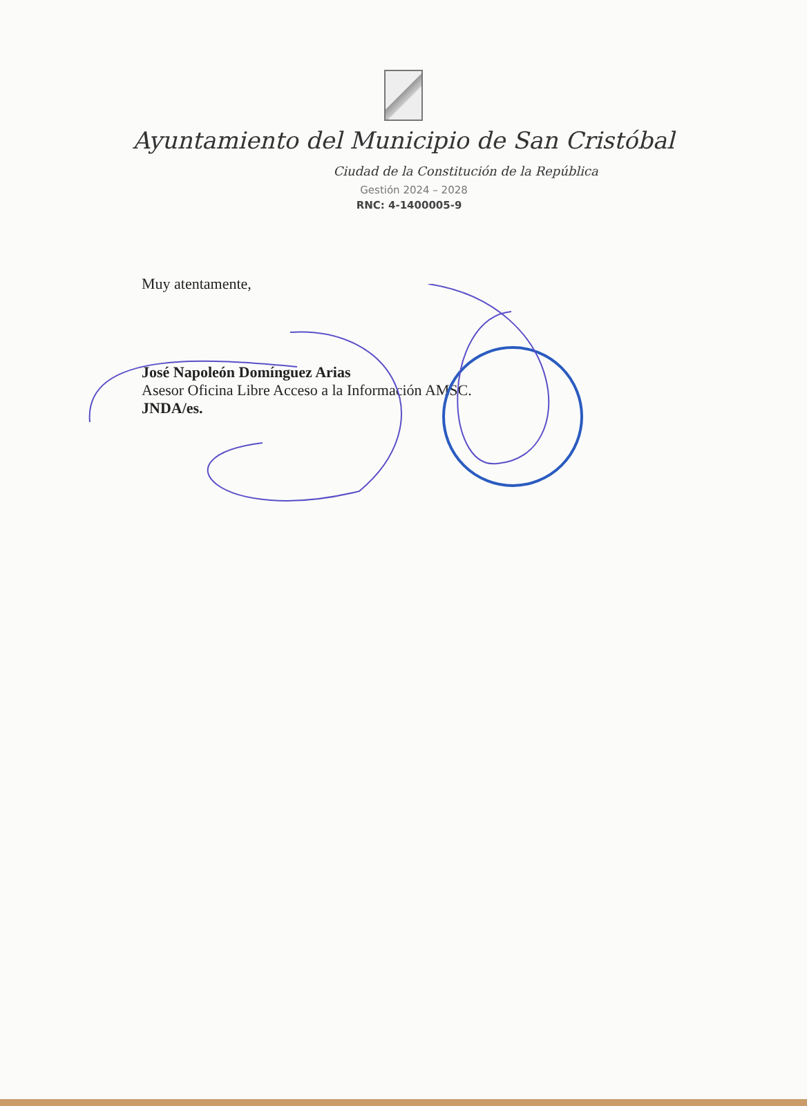Ayuntamiento del Municipio de San Cristóbal
Ciudad de la Constitución de la República
Gestión 2024 – 2028
RNC: 4-1400005-9
Muy atentamente,
José Napoleón Domínguez Arias
Asesor Oficina Libre Acceso a la Información AMSC.
JNDA/es.